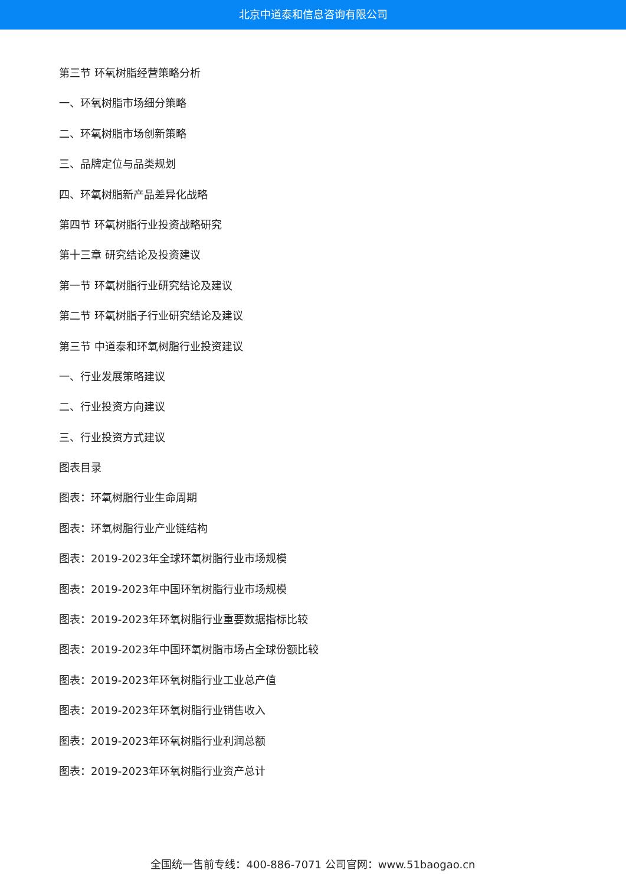北京中道泰和信息咨询有限公司
第三节 环氧树脂经营策略分析
一、环氧树脂市场细分策略
二、环氧树脂市场创新策略
三、品牌定位与品类规划
四、环氧树脂新产品差异化战略
第四节 环氧树脂行业投资战略研究
第十三章 研究结论及投资建议
第一节 环氧树脂行业研究结论及建议
第二节 环氧树脂子行业研究结论及建议
第三节 中道泰和环氧树脂行业投资建议
一、行业发展策略建议
二、行业投资方向建议
三、行业投资方式建议
图表目录
图表：环氧树脂行业生命周期
图表：环氧树脂行业产业链结构
图表：2019-2023年全球环氧树脂行业市场规模
图表：2019-2023年中国环氧树脂行业市场规模
图表：2019-2023年环氧树脂行业重要数据指标比较
图表：2019-2023年中国环氧树脂市场占全球份额比较
图表：2019-2023年环氧树脂行业工业总产值
图表：2019-2023年环氧树脂行业销售收入
图表：2019-2023年环氧树脂行业利润总额
图表：2019-2023年环氧树脂行业资产总计
全国统一售前专线：400-886-7071 公司官网：www.51baogao.cn